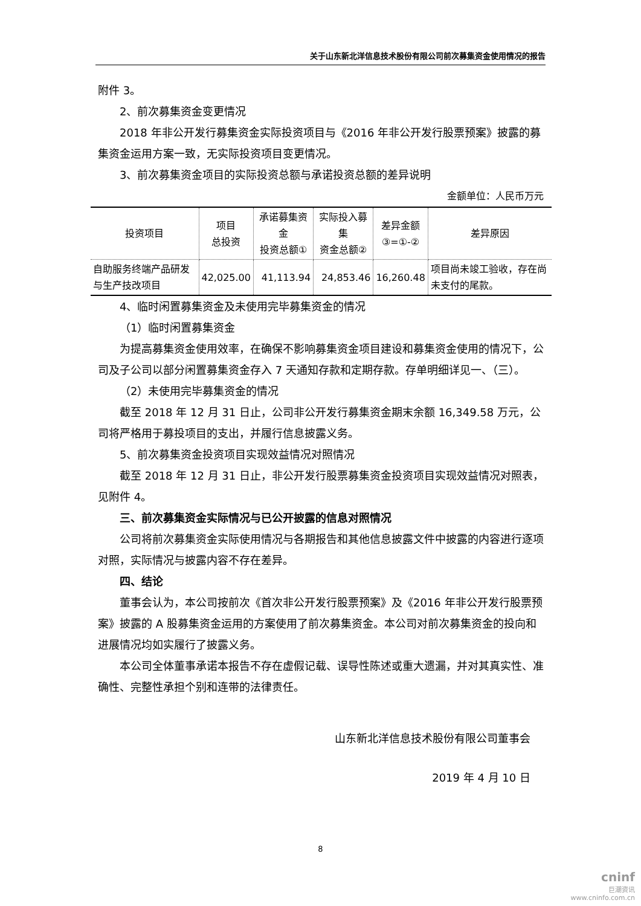关于山东新北洋信息技术股份有限公司前次募集资金使用情况的报告
附件 3。
2、前次募集资金变更情况
2018 年非公开发行募集资金实际投资项目与《2016 年非公开发行股票预案》披露的募集资金运用方案一致，无实际投资项目变更情况。
3、前次募集资金项目的实际投资总额与承诺投资总额的差异说明
金额单位：人民币万元
| 投资项目 | 项目 总投资 | 承诺募集资金 投资总额① | 实际投入募集 资金总额② | 差异金额 ③=①-② | 差异原因 |
| --- | --- | --- | --- | --- | --- |
| 自助服务终端产品研发与生产技改项目 | 42,025.00 | 41,113.94 | 24,853.46 | 16,260.48 | 项目尚未竣工验收，存在尚未支付的尾款。 |
4、临时闲置募集资金及未使用完毕募集资金的情况
（1）临时闲置募集资金
为提高募集资金使用效率，在确保不影响募集资金项目建设和募集资金使用的情况下，公司及子公司以部分闲置募集资金存入 7 天通知存款和定期存款。存单明细详见一、（三）。
（2）未使用完毕募集资金的情况
截至 2018 年 12 月 31 日止，公司非公开发行募集资金期末余额 16,349.58 万元，公司将严格用于募投项目的支出，并履行信息披露义务。
5、前次募集资金投资项目实现效益情况对照情况
截至 2018 年 12 月 31 日止，非公开发行股票募集资金投资项目实现效益情况对照表，见附件 4。
三、前次募集资金实际情况与已公开披露的信息对照情况
公司将前次募集资金实际使用情况与各期报告和其他信息披露文件中披露的内容进行逐项对照，实际情况与披露内容不存在差异。
四、结论
董事会认为，本公司按前次《首次非公开发行股票预案》及《2016 年非公开发行股票预案》披露的 A 股募集资金运用的方案使用了前次募集资金。本公司对前次募集资金的投向和进展情况均如实履行了披露义务。
本公司全体董事承诺本报告不存在虚假记载、误导性陈述或重大遗漏，并对其真实性、准确性、完整性承担个别和连带的法律责任。
山东新北洋信息技术股份有限公司董事会
2019 年 4 月 10 日
8
cninf
巨潮资讯
www.cninfo.com.cn